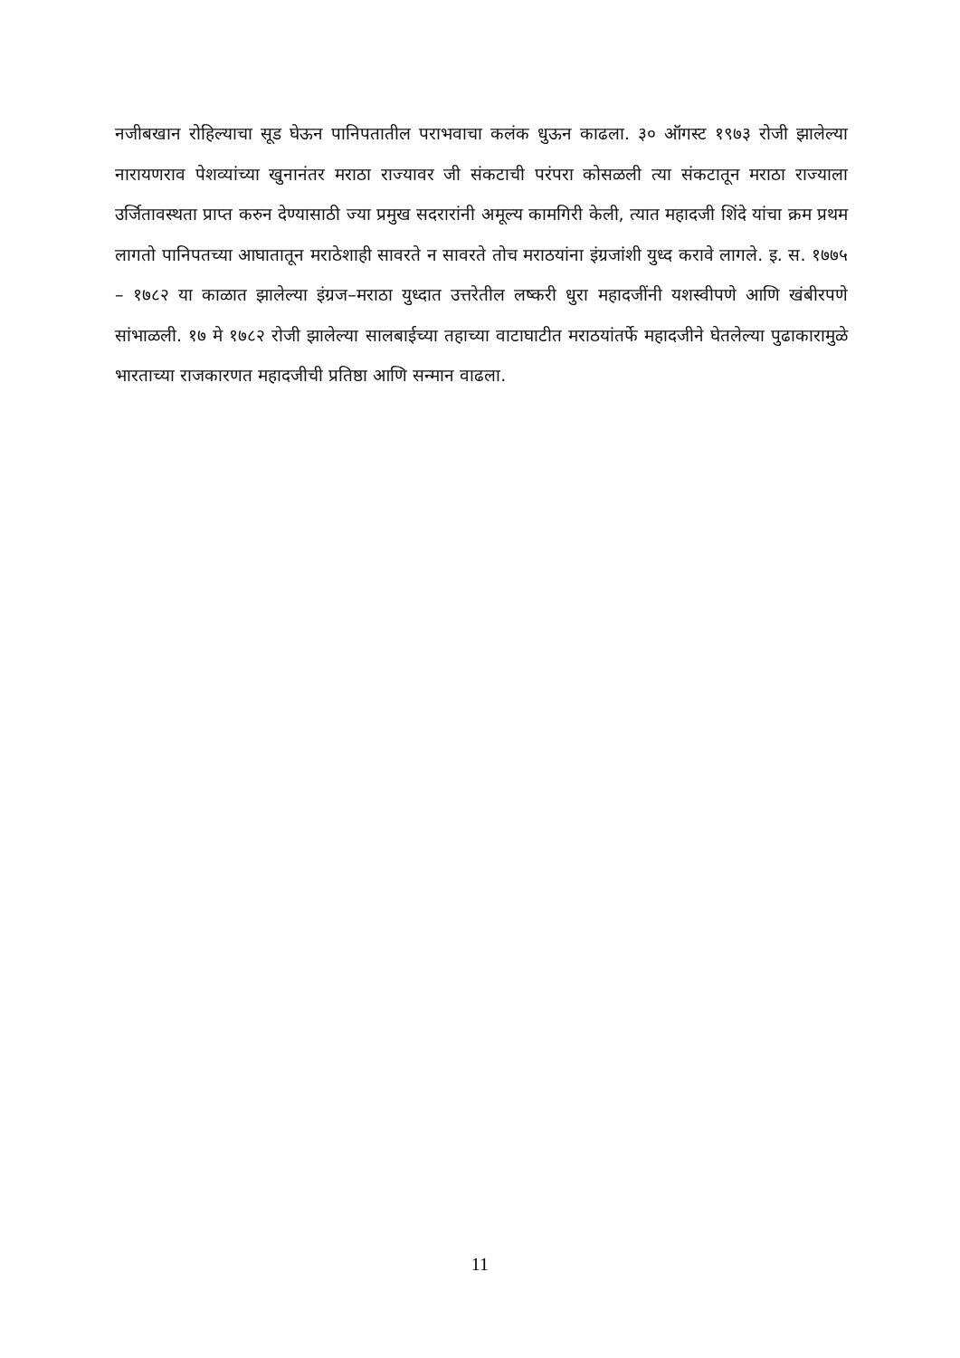नजीबखान रोहिल्याचा सूड घेऊन पानिपतातील पराभवाचा कलंक धुऊन काढला. ३० ऑगस्ट १९७३ रोजी झालेल्या नारायणराव पेशव्यांच्या खुनानंतर मराठा राज्यावर जी संकटाची परंपरा कोसळली त्या संकटातून मराठा राज्याला उर्जितावस्थता प्राप्त करुन देण्यासाठी ज्या प्रमुख सदरारांनी अमूल्य कामगिरी केली, त्यात महादजी शिंदे यांचा क्रम प्रथम लागतो पानिपतच्या आघातातून मराठेशाही सावरते न सावरते तोच मराठयांना इंग्रजांशी युध्द करावे लागले. इ. स. १७७५ – १७८२ या काळात झालेल्या इंग्रज–मराठा युध्दात उत्तरेतील लष्करी धुरा महादजींनी यशस्वीपणे आणि खंबीरपणे सांभाळली. १७ मे १७८२ रोजी झालेल्या सालबाईच्या तहाच्या वाटाघाटीत मराठयांतर्फे महादजीने घेतलेल्या पुढाकारामुळे भारताच्या राजकारणत महादजीची प्रतिष्ठा आणि सन्मान वाढला.
11